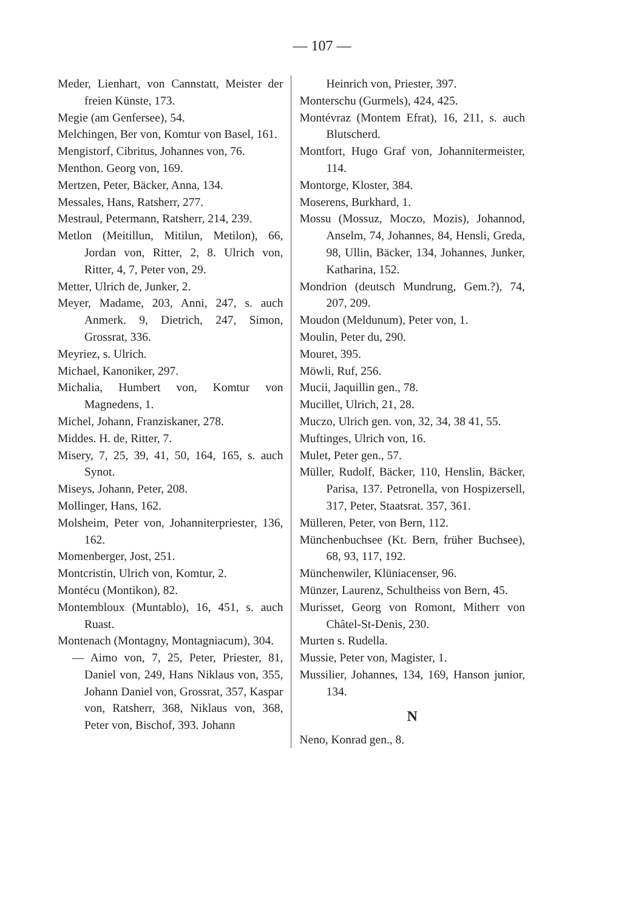— 107 —
Meder, Lienhart, von Cannstatt, Meister der freien Künste, 173.
Megie (am Genfersee), 54.
Melchingen, Ber von, Komtur von Basel, 161.
Mengistorf, Cibritus, Johannes von, 76.
Menthon. Georg von, 169.
Mertzen, Peter, Bäcker, Anna, 134.
Messales, Hans, Ratsherr, 277.
Mestraul, Petermann, Ratsherr, 214, 239.
Metlon (Meitillun, Mitilun, Metilon), 66, Jordan von, Ritter, 2, 8. Ulrich von, Ritter, 4, 7, Peter von, 29.
Metter, Ulrich de, Junker, 2.
Meyer, Madame, 203, Anni, 247, s. auch Anmerk. 9, Dietrich, 247, Simon, Grossrat, 336.
Meyriez, s. Ulrich.
Michael, Kanoniker, 297.
Michalia, Humbert von, Komtur von Magnedens, 1.
Michel, Johann, Franziskaner, 278.
Middes. H. de, Ritter, 7.
Misery, 7, 25, 39, 41, 50, 164, 165, s. auch Synot.
Miseys, Johann, Peter, 208.
Mollinger, Hans, 162.
Molsheim, Peter von, Johanniterpriester, 136, 162.
Momenberger, Jost, 251.
Montcristin, Ulrich von, Komtur, 2.
Montécu (Montikon), 82.
Montembloux (Muntablo), 16, 451, s. auch Ruast.
Montenach (Montagny, Montagniacum), 304.
— Aimo von, 7, 25, Peter, Priester, 81, Daniel von, 249, Hans Niklaus von, 355, Johann Daniel von, Grossrat, 357, Kaspar von, Ratsherr, 368, Niklaus von, 368, Peter von, Bischof, 393. Johann
Heinrich von, Priester, 397.
Monterschu (Gurmels), 424, 425.
Montévraz (Montem Efrat), 16, 211, s. auch Blutscherd.
Montfort, Hugo Graf von, Johannitermeister, 114.
Montorge, Kloster, 384.
Moserens, Burkhard, 1.
Mossu (Mossuz, Moczo, Mozis), Johannod, Anselm, 74, Johannes, 84, Hensli, Greda, 98, Ullin, Bäcker, 134, Johannes, Junker, Katharina, 152.
Mondrion (deutsch Mundrung, Gem.?), 74, 207, 209.
Moudon (Meldunum), Peter von, 1.
Moulin, Peter du, 290.
Mouret, 395.
Möwli, Ruf, 256.
Mucii, Jaquillin gen., 78.
Mucillet, Ulrich, 21, 28.
Muczo, Ulrich gen. von, 32, 34, 38 41, 55.
Muftinges, Ulrich von, 16.
Mulet, Peter gen., 57.
Müller, Rudolf, Bäcker, 110, Henslin, Bäcker, Parisa, 137. Petronella, von Hospizersell, 317, Peter, Staatsrat. 357, 361.
Mülleren, Peter, von Bern, 112.
Münchenbuchsee (Kt. Bern, früher Buchsee), 68, 93, 117, 192.
Münchenwiler, Klüniacenser, 96.
Münzer, Laurenz, Schultheiss von Bern, 45.
Murisset, Georg von Romont, Mitherr von Châtel-St-Denis, 230.
Murten s. Rudella.
Mussie, Peter von, Magister, 1.
Mussilier, Johannes, 134, 169, Hanson junior, 134.
N
Neno, Konrad gen., 8.